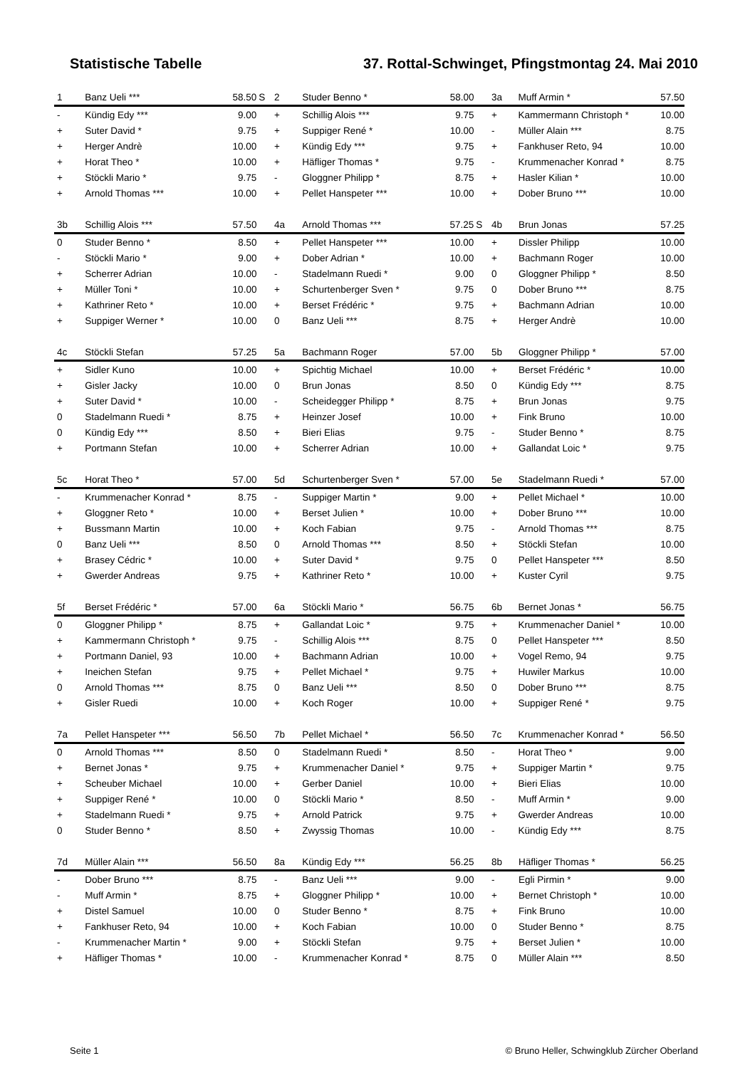Statistische Tabelle 37. Rottal-Schwinget, Pfingstmontag 24. Mai 2010
| 1 | Banz Ueli *** | 58.50 | S |
| - | Kündig Edy *** | 9.00 | |
| + | Suter David * | 9.75 | |
| + | Herger Andrè | 10.00 | |
| + | Horat Theo * | 10.00 | |
| + | Stöckli Mario * | 9.75 | |
| + | Arnold Thomas *** | 10.00 | |
| 2 | Studer Benno * | 58.00 | |
| + | Schillig Alois *** | 9.75 | |
| + | Suppiger René * | 10.00 | |
| + | Kündig Edy *** | 9.75 | |
| + | Häfliger Thomas * | 9.75 | |
| - | Gloggner Philipp * | 8.75 | |
| + | Pellet Hanspeter *** | 10.00 | |
| 3a | Muff Armin * | 57.50 |
| + | Kammermann Christoph * | 10.00 |
| - | Müller Alain *** | 8.75 |
| + | Fankhuser Reto, 94 | 10.00 |
| - | Krummenacher Konrad * | 8.75 |
| + | Hasler Kilian * | 10.00 |
| + | Dober Bruno *** | 10.00 |
| 3b | Schillig Alois *** | 57.50 | |
| 0 | Studer Benno * | 8.50 | |
| - | Stöckli Mario * | 9.00 | |
| + | Scherrer Adrian | 10.00 | |
| + | Müller Toni * | 10.00 | |
| + | Kathriner Reto * | 10.00 | |
| + | Suppiger Werner * | 10.00 | |
| 4a | Arnold Thomas *** | 57.25 | S |
| + | Pellet Hanspeter *** | 10.00 | |
| + | Dober Adrian * | 10.00 | |
| - | Stadelmann Ruedi * | 9.00 | |
| + | Schurtenberger Sven * | 9.75 | |
| + | Berset Frédéric * | 9.75 | |
| 0 | Banz Ueli *** | 8.75 | |
| 4b | Brun Jonas | 57.25 |
| + | Dissler Philipp | 10.00 |
| + | Bachmann Roger | 10.00 |
| 0 | Gloggner Philipp * | 8.50 |
| 0 | Dober Bruno *** | 8.75 |
| + | Bachmann Adrian | 10.00 |
| + | Herger Andrè | 10.00 |
| 4c | Stöckli Stefan | 57.25 | |
| + | Sidler Kuno | 10.00 | |
| + | Gisler Jacky | 10.00 | |
| + | Suter David * | 10.00 | |
| 0 | Stadelmann Ruedi * | 8.75 | |
| 0 | Kündig Edy *** | 8.50 | |
| + | Portmann Stefan | 10.00 | |
| 5a | Bachmann Roger | 57.00 | |
| + | Spichtig Michael | 10.00 | |
| 0 | Brun Jonas | 8.50 | |
| - | Scheidegger Philipp * | 8.75 | |
| + | Heinzer Josef | 10.00 | |
| + | Bieri Elias | 9.75 | |
| + | Scherrer Adrian | 10.00 | |
| 5b | Gloggner Philipp * | 57.00 |
| + | Berset Frédéric * | 10.00 |
| 0 | Kündig Edy *** | 8.75 |
| + | Brun Jonas | 9.75 |
| + | Fink Bruno | 10.00 |
| - | Studer Benno * | 8.75 |
| + | Gallandat Loic * | 9.75 |
| 5c | Horat Theo * | 57.00 | |
| - | Krummenacher Konrad * | 8.75 | |
| + | Gloggner Reto * | 10.00 | |
| + | Bussmann Martin | 10.00 | |
| 0 | Banz Ueli *** | 8.50 | |
| + | Brasey Cédric * | 10.00 | |
| + | Gwerder Andreas | 9.75 | |
| 5d | Schurtenberger Sven * | 57.00 | |
| - | Suppiger Martin * | 9.00 | |
| + | Berset Julien * | 10.00 | |
| + | Koch Fabian | 9.75 | |
| 0 | Arnold Thomas *** | 8.50 | |
| + | Suter David * | 9.75 | |
| + | Kathriner Reto * | 10.00 | |
| 5e | Stadelmann Ruedi * | 57.00 |
| + | Pellet Michael * | 10.00 |
| + | Dober Bruno *** | 10.00 |
| - | Arnold Thomas *** | 8.75 |
| + | Stöckli Stefan | 10.00 |
| 0 | Pellet Hanspeter *** | 8.50 |
| + | Kuster Cyril | 9.75 |
| 5f | Berset Frédéric * | 57.00 | |
| 0 | Gloggner Philipp * | 8.75 | |
| + | Kammermann Christoph * | 9.75 | |
| + | Portmann Daniel, 93 | 10.00 | |
| + | Ineichen Stefan | 9.75 | |
| 0 | Arnold Thomas *** | 8.75 | |
| + | Gisler Ruedi | 10.00 | |
| 6a | Stöckli Mario * | 56.75 | |
| + | Gallandat Loic * | 9.75 | |
| - | Schillig Alois *** | 8.75 | |
| + | Bachmann Adrian | 10.00 | |
| + | Pellet Michael * | 9.75 | |
| 0 | Banz Ueli *** | 8.50 | |
| + | Koch Roger | 10.00 | |
| 6b | Bernet Jonas * | 56.75 |
| + | Krummenacher Daniel * | 10.00 |
| 0 | Pellet Hanspeter *** | 8.50 |
| + | Vogel Remo, 94 | 9.75 |
| + | Huwiler Markus | 10.00 |
| 0 | Dober Bruno *** | 8.75 |
| + | Suppiger René * | 9.75 |
| 7a | Pellet Hanspeter *** | 56.50 | |
| 0 | Arnold Thomas *** | 8.50 | |
| + | Bernet Jonas * | 9.75 | |
| + | Scheuber Michael | 10.00 | |
| + | Suppiger René * | 10.00 | |
| + | Stadelmann Ruedi * | 9.75 | |
| 0 | Studer Benno * | 8.50 | |
| 7b | Pellet Michael * | 56.50 | |
| 0 | Stadelmann Ruedi * | 8.50 | |
| + | Krummenacher Daniel * | 9.75 | |
| + | Gerber Daniel | 10.00 | |
| 0 | Stöckli Mario * | 8.50 | |
| + | Arnold Patrick | 9.75 | |
| + | Zwyssig Thomas | 10.00 | |
| 7c | Krummenacher Konrad * | 56.50 |
| - | Horat Theo * | 9.00 |
| + | Suppiger Martin * | 9.75 |
| + | Bieri Elias | 10.00 |
| - | Muff Armin * | 9.00 |
| + | Gwerder Andreas | 10.00 |
| - | Kündig Edy *** | 8.75 |
| 7d | Müller Alain *** | 56.50 | |
| - | Dober Bruno *** | 8.75 | |
| - | Muff Armin * | 8.75 | |
| + | Distel Samuel | 10.00 | |
| + | Fankhuser Reto, 94 | 10.00 | |
| - | Krummenacher Martin * | 9.00 | |
| + | Häfliger Thomas * | 10.00 | |
| 8a | Kündig Edy *** | 56.25 | |
| - | Banz Ueli *** | 9.00 | |
| + | Gloggner Philipp * | 10.00 | |
| 0 | Studer Benno * | 8.75 | |
| + | Koch Fabian | 10.00 | |
| + | Stöckli Stefan | 9.75 | |
| - | Krummenacher Konrad * | 8.75 | |
| 8b | Häfliger Thomas * | 56.25 |
| - | Egli Pirmin * | 9.00 |
| + | Bernet Christoph * | 10.00 |
| + | Fink Bruno | 10.00 |
| 0 | Studer Benno * | 8.75 |
| + | Berset Julien * | 10.00 |
| 0 | Müller Alain *** | 8.50 |
Seite 1 © Bruno Heller, Schwingklub Zürcher Oberland